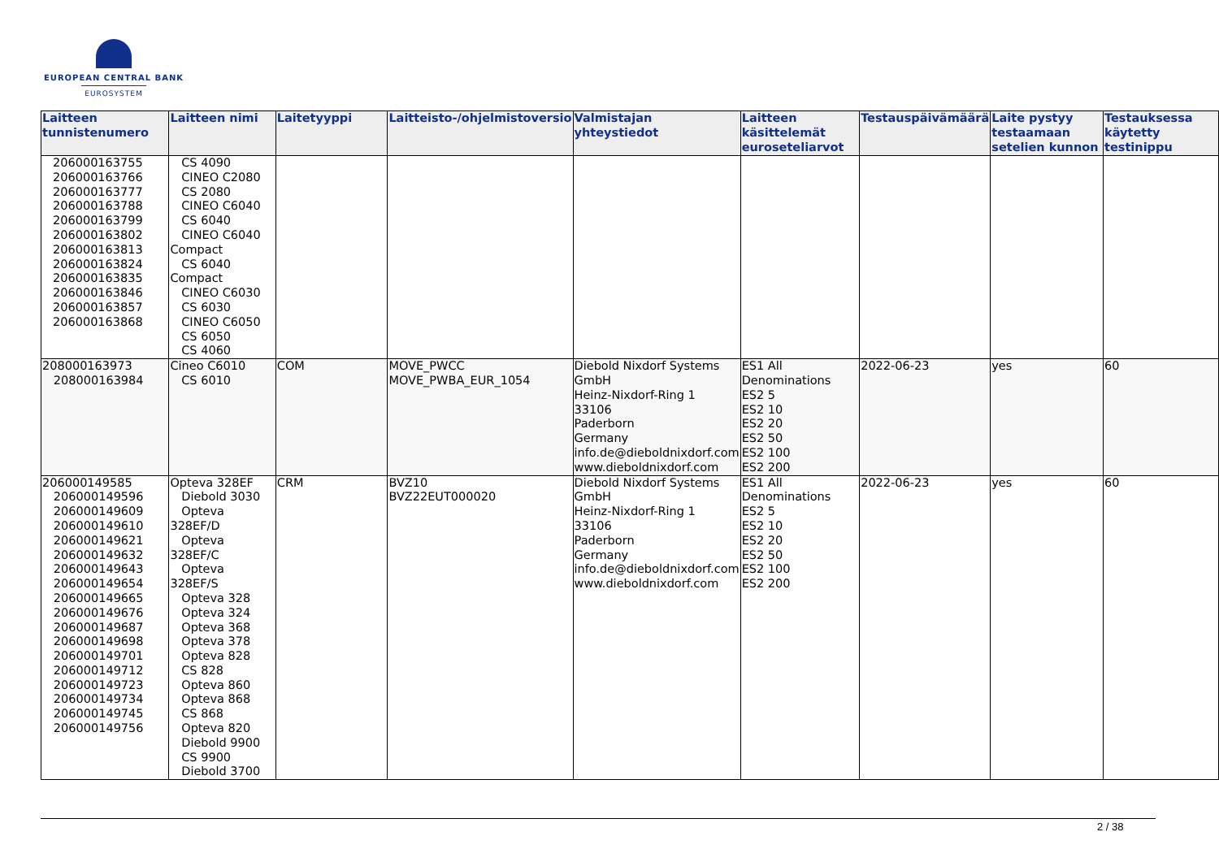EUROPEAN CENTRAL BANK
EUROSYSTEM
| Laitteen tunnistenumero | Laitteen nimi | Laitetyyppi | Laitteisto-/ohjelmistoversio | Valmistajan yhteystiedot | Laitteen käsittelemät euroseteliarvot | Testauspäivämäärä | Laite pystyy testaamaan setelien kunnon | Testauksessa käytetty testinippu |
| --- | --- | --- | --- | --- | --- | --- | --- | --- |
| 206000163755 206000163766 206000163777 206000163788 206000163799 206000163802 206000163813 206000163824 206000163835 206000163846 206000163857 206000163868 | CS 4090 CINEO C2080 CS 2080 CINEO C6040 CS 6040 CINEO C6040 Compact CS 6040 Compact CINEO C6030 CS 6030 CINEO C6050 CS 6050 CS 4060 | | | | | | | |
| 208000163973 208000163984 | Cineo C6010 CS 6010 | COM | MOVE_PWCC MOVE_PWBA_EUR_1054 | Diebold Nixdorf Systems GmbH Heinz-Nixdorf-Ring 1 33106 Paderborn Germany info.de@dieboldnixdorf.com www.dieboldnixdorf.com | ES1 All Denominations ES2 5 ES2 10 ES2 20 ES2 50 ES2 100 ES2 200 | 2022-06-23 | yes | 60 |
| 206000149585 206000149596 206000149609 206000149610 206000149621 206000149632 206000149643 206000149654 206000149665 206000149676 206000149687 206000149698 206000149701 206000149712 206000149723 206000149734 206000149745 206000149756 | Opteva 328EF Diebold 3030 Opteva 328EF/D Opteva 328EF/C Opteva 328EF/S Opteva 328 Opteva 324 Opteva 368 Opteva 378 Opteva 828 CS 828 Opteva 860 Opteva 868 CS 868 Opteva 820 Diebold 9900 CS 9900 Diebold 3700 | CRM | BVZ10 BVZ22EUT000020 | Diebold Nixdorf Systems GmbH Heinz-Nixdorf-Ring 1 33106 Paderborn Germany info.de@dieboldnixdorf.com www.dieboldnixdorf.com | ES1 All Denominations ES2 5 ES2 10 ES2 20 ES2 50 ES2 100 ES2 200 | 2022-06-23 | yes | 60 |
2 / 38